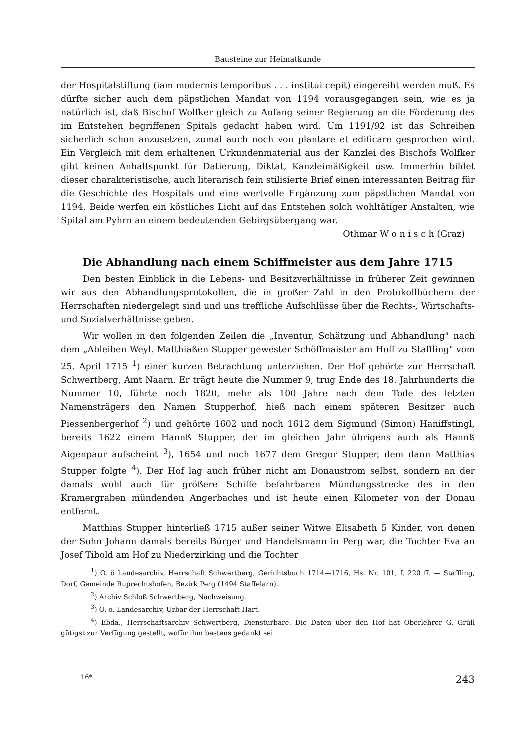Bausteine zur Heimatkunde
der Hospitalstiftung (iam modernis temporibus . . . institui cepit) eingereiht werden muß. Es dürfte sicher auch dem päpstlichen Mandat von 1194 vorausgegangen sein, wie es ja natürlich ist, daß Bischof Wolfker gleich zu Anfang seiner Regierung an die Förderung des im Entstehen begriffenen Spitals gedacht haben wird. Um 1191/92 ist das Schreiben sicherlich schon anzusetzen, zumal auch noch von plantare et edificare gesprochen wird. Ein Vergleich mit dem erhaltenen Urkundenmaterial aus der Kanzlei des Bischofs Wolfker gibt keinen Anhaltspunkt für Datierung, Diktat, Kanzleimäßigkeit usw. Immerhin bildet dieser charakteristische, auch literarisch fein stilisierte Brief einen interessanten Beitrag für die Geschichte des Hospitals und eine wertvolle Ergänzung zum päpstlichen Mandat von 1194. Beide werfen ein köstliches Licht auf das Entstehen solch wohltätiger Anstalten, wie Spital am Pyhrn an einem bedeutenden Gebirgsübergang war.
Othmar W o n i s c h (Graz)
Die Abhandlung nach einem Schiffmeister aus dem Jahre 1715
Den besten Einblick in die Lebens- und Besitzverhältnisse in früherer Zeit gewinnen wir aus den Abhandlungsprotokollen, die in großer Zahl in den Protokollbüchern der Herrschaften niedergelegt sind und uns treffliche Aufschlüsse über die Rechts-, Wirtschafts- und Sozialverhältnisse geben.
Wir wollen in den folgenden Zeilen die „Inventur, Schätzung und Abhandlung" nach dem „Ableiben Weyl. Matthiaßen Stupper gewester Schöffmaister am Hoff zu Staffling" vom 25. April 1715 <sup>1</sup>) einer kurzen Betrachtung unterziehen. Der Hof gehörte zur Herrschaft Schwertberg, Amt Naarn. Er trägt heute die Nummer 9, trug Ende des 18. Jahrhunderts die Nummer 10, führte noch 1820, mehr als 100 Jahre nach dem Tode des letzten Namensträgers den Namen Stupperhof, hieß nach einem späteren Besitzer auch Piessenbergerhof <sup>2</sup>) und gehörte 1602 und noch 1612 dem Sigmund (Simon) Haniffstingl, bereits 1622 einem Hannß Stupper, der im gleichen Jahr übrigens auch als Hannß Aigenpaur aufscheint <sup>3</sup>), 1654 und noch 1677 dem Gregor Stupper, dem dann Matthias Stupper folgte <sup>4</sup>). Der Hof lag auch früher nicht am Donaustrom selbst, sondern an der damals wohl auch für größere Schiffe befahrbaren Mündungsstrecke des in den Kramergraben mündenden Angerbaches und ist heute einen Kilometer von der Donau entfernt.
Matthias Stupper hinterließ 1715 außer seiner Witwe Elisabeth 5 Kinder, von denen der Sohn Johann damals bereits Bürger und Handelsmann in Perg war, die Tochter Eva an Josef Tibold am Hof zu Niederzirking und die Tochter
<sup>1</sup>) O. ö Landesarchiv, Herrschaft Schwertberg, Gerichtsbuch 1714—1716, Hs. Nr. 101, f. 220 ff. — Staffling, Dorf, Gemeinde Ruprechtshofen, Bezirk Perg (1494 Staffelarn).
<sup>2</sup>) Archiv Schloß Schwertberg, Nachweisung.
<sup>3</sup>) O. ö. Landesarchiv, Urbar der Herrschaft Hart.
<sup>4</sup>) Ebda., Herrschaftsarchiv Schwertberg, Diensturbare. Die Daten über den Hof hat Oberlehrer G. Grüll gütigst zur Verfügung gestellt, wofür ihm bestens gedankt sei.
16* 243